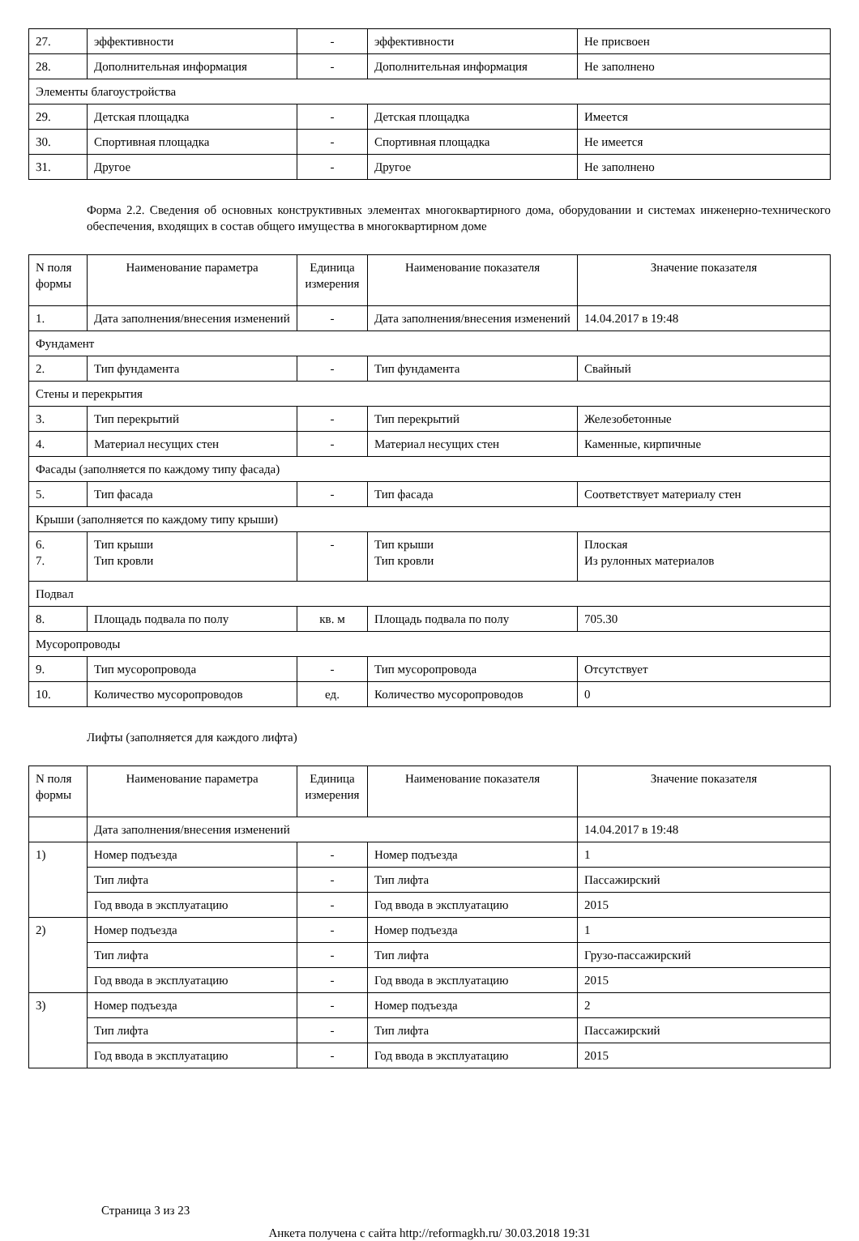| 27. | эффективности | - | эффективности | Не присвоен |
| 28. | Дополнительная информация | - | Дополнительная информация | Не заполнено |
| Элементы благоустройства | | | | |
| 29. | Детская площадка | - | Детская площадка | Имеется |
| 30. | Спортивная площадка | - | Спортивная площадка | Не имеется |
| 31. | Другое | - | Другое | Не заполнено |
Форма 2.2. Сведения об основных конструктивных элементах многоквартирного дома, оборудовании и системах инженерно-технического обеспечения, входящих в состав общего имущества в многоквартирном доме
| N поля формы | Наименование параметра | Единица измерения | Наименование показателя | Значение показателя |
| --- | --- | --- | --- | --- |
| 1. | Дата заполнения/внесения изменений | - | Дата заполнения/внесения изменений | 14.04.2017 в 19:48 |
| Фундамент | | | | |
| 2. | Тип фундамента | - | Тип фундамента | Свайный |
| Стены и перекрытия | | | | |
| 3. | Тип перекрытий | - | Тип перекрытий | Железобетонные |
| 4. | Материал несущих стен | - | Материал несущих стен | Каменные, кирпичные |
| Фасады (заполняется по каждому типу фасада) | | | | |
| 5. | Тип фасада | - | Тип фасада | Соответствует материалу стен |
| Крыши (заполняется по каждому типу крыши) | | | | |
| 6. 7. | Тип крыши Тип кровли | - | Тип крыши Тип кровли | Плоская Из рулонных материалов |
| Подвал | | | | |
| 8. | Площадь подвала по полу | кв. м | Площадь подвала по полу | 705.30 |
| Мусоропроводы | | | | |
| 9. | Тип мусоропровода | - | Тип мусоропровода | Отсутствует |
| 10. | Количество мусоропроводов | ед. | Количество мусоропроводов | 0 |
Лифты (заполняется для каждого лифта)
| N поля формы | Наименование параметра | Единица измерения | Наименование показателя | Значение показателя |
| --- | --- | --- | --- | --- |
| | Дата заполнения/внесения изменений | | | 14.04.2017 в 19:48 |
| 1) | Номер подъезда | - | Номер подъезда | 1 |
| | Тип лифта | - | Тип лифта | Пассажирский |
| | Год ввода в эксплуатацию | - | Год ввода в эксплуатацию | 2015 |
| 2) | Номер подъезда | - | Номер подъезда | 1 |
| | Тип лифта | - | Тип лифта | Грузо-пассажирский |
| | Год ввода в эксплуатацию | - | Год ввода в эксплуатацию | 2015 |
| 3) | Номер подъезда | - | Номер подъезда | 2 |
| | Тип лифта | - | Тип лифта | Пассажирский |
| | Год ввода в эксплуатацию | - | Год ввода в эксплуатацию | 2015 |
Страница 3 из 23
Анкета получена с сайта http://reformagkh.ru/ 30.03.2018 19:31